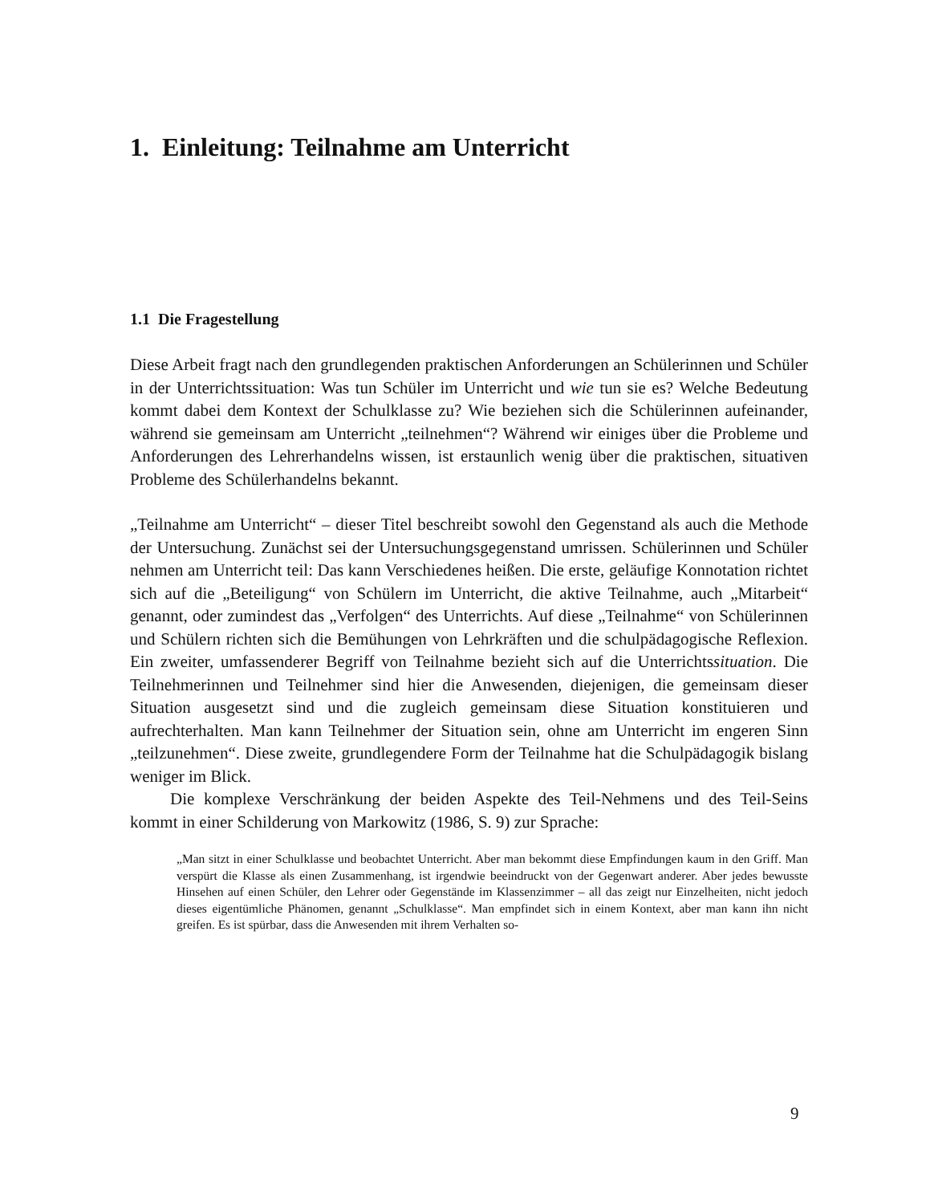1. Einleitung: Teilnahme am Unterricht
1.1 Die Fragestellung
Diese Arbeit fragt nach den grundlegenden praktischen Anforderungen an Schülerinnen und Schüler in der Unterrichtssituation: Was tun Schüler im Unterricht und wie tun sie es? Welche Bedeutung kommt dabei dem Kontext der Schulklasse zu? Wie beziehen sich die Schülerinnen aufeinander, während sie gemeinsam am Unterricht „teilnehmen“? Während wir einiges über die Probleme und Anforderungen des Lehrerhandelns wissen, ist erstaunlich wenig über die praktischen, situativen Probleme des Schülerhandelns bekannt.
„Teilnahme am Unterricht“ – dieser Titel beschreibt sowohl den Gegenstand als auch die Methode der Untersuchung. Zunächst sei der Untersuchungsgegenstand umrissen. Schülerinnen und Schüler nehmen am Unterricht teil: Das kann Verschiedenes heißen. Die erste, geläufige Konnotation richtet sich auf die „Beteiligung“ von Schülern im Unterricht, die aktive Teilnahme, auch „Mitarbeit“ genannt, oder zumindest das „Verfolgen“ des Unterrichts. Auf diese „Teilnahme“ von Schülerinnen und Schülern richten sich die Bemühungen von Lehrkräften und die schulpädagogische Reflexion. Ein zweiter, umfassenderer Begriff von Teilnahme bezieht sich auf die Unterrichtssituation. Die Teilnehmerinnen und Teilnehmer sind hier die Anwesenden, diejenigen, die gemeinsam dieser Situation ausgesetzt sind und die zugleich gemeinsam diese Situation konstituieren und aufrechterhalten. Man kann Teilnehmer der Situation sein, ohne am Unterricht im engeren Sinn „teilzunehmen“. Diese zweite, grundlegendere Form der Teilnahme hat die Schulpädagogik bislang weniger im Blick.
Die komplexe Verschränkung der beiden Aspekte des Teil-Nehmens und des Teil-Seins kommt in einer Schilderung von Markowitz (1986, S. 9) zur Sprache:
„Man sitzt in einer Schulklasse und beobachtet Unterricht. Aber man bekommt diese Empfindungen kaum in den Griff. Man verspürt die Klasse als einen Zusammenhang, ist irgendwie beeindruckt von der Gegenwart anderer. Aber jedes bewusste Hinsehen auf einen Schüler, den Lehrer oder Gegenstände im Klassenzimmer – all das zeigt nur Einzelheiten, nicht jedoch dieses eigentümliche Phänomen, genannt „Schulklasse“. Man empfindet sich in einem Kontext, aber man kann ihn nicht greifen. Es ist spürbar, dass die Anwesenden mit ihrem Verhalten so-
9